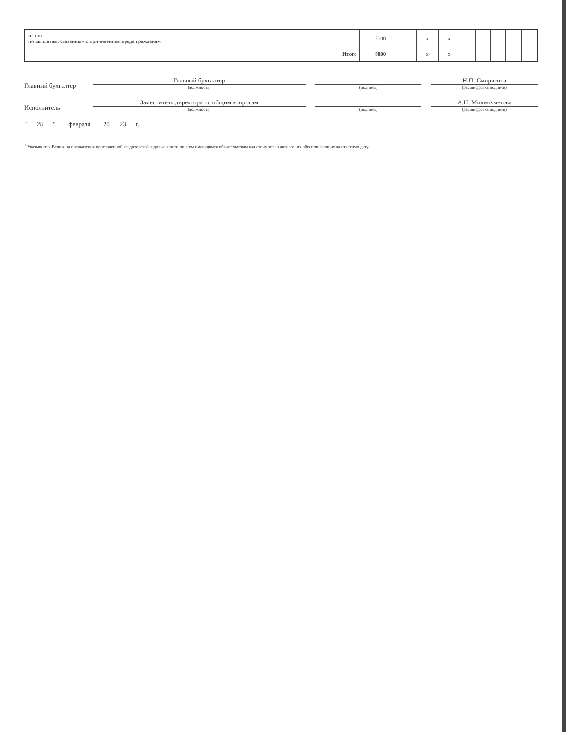| из них по выплатам, связанным с причинением вреда гражданам | 5100 | | x | x | | | | | |
| Итого | 9000 | | x | x | | | | | |
Главный бухгалтер
Главный бухгалтер
(должность)
(подпись)
Н.П. Смирягина
(расшифровка подписи)
Исполнитель
Заместитель директора по общим вопросам
(должность)
(подпись)
А.Н. Минияхметова
(расшифровка подписи)
" 28 " февраля 20 23 г.
<sup>1</sup> Указывается Величина превышения просроченной кредиторской задолженности по всем имеющимся обязательствам над стоимостью активов, их обеспечивающих на отчетную дату.